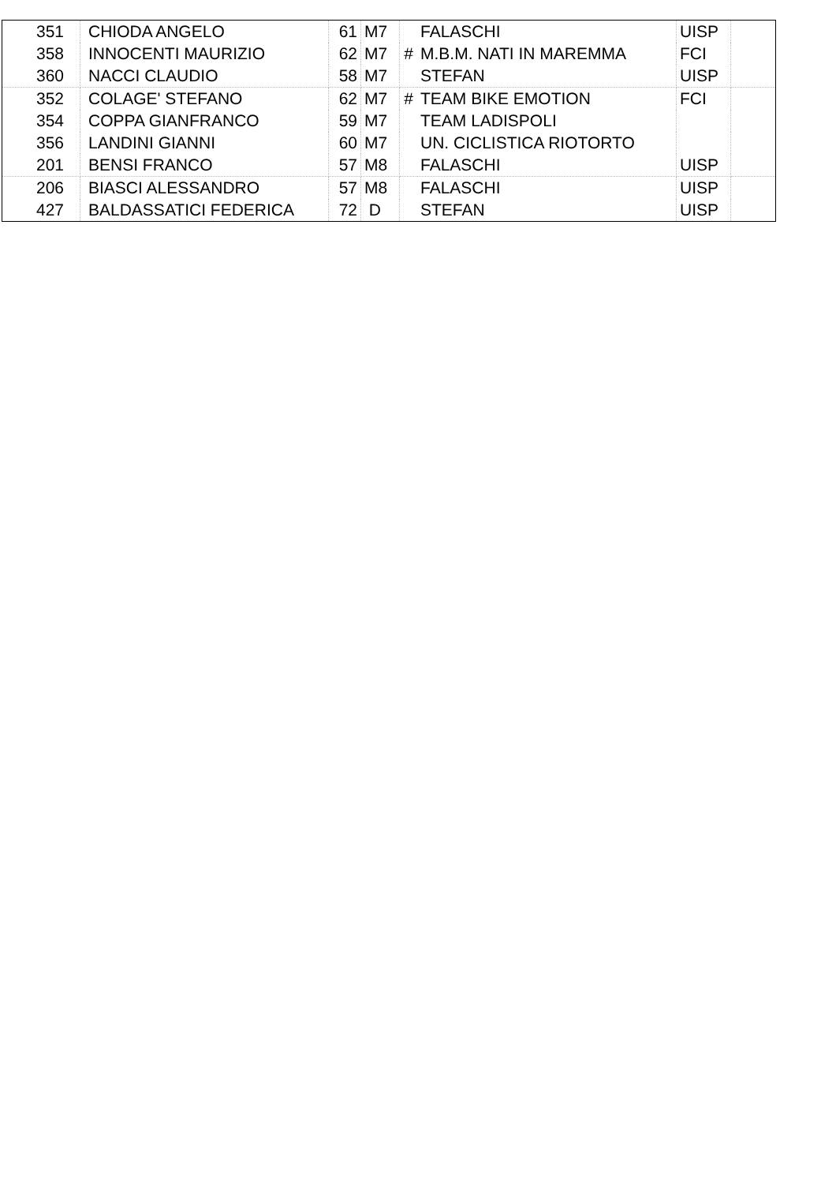| 351 | CHIODA ANGELO | 61 | M7 | | FALASCHI | UISP | |
| 358 | INNOCENTI MAURIZIO | 62 | M7 | # | M.B.M. NATI IN MAREMMA | FCI | |
| 360 | NACCI CLAUDIO | 58 | M7 | | STEFAN | UISP | |
| 352 | COLAGE' STEFANO | 62 | M7 | # | TEAM BIKE EMOTION | FCI | |
| 354 | COPPA GIANFRANCO | 59 | M7 | | TEAM LADISPOLI | | |
| 356 | LANDINI GIANNI | 60 | M7 | | UN. CICLISTICA RIOTORTO | | |
| 201 | BENSI FRANCO | 57 | M8 | | FALASCHI | UISP | |
| 206 | BIASCI ALESSANDRO | 57 | M8 | | FALASCHI | UISP | |
| 427 | BALDASSATICI FEDERICA | 72 | D | | STEFAN | UISP | |